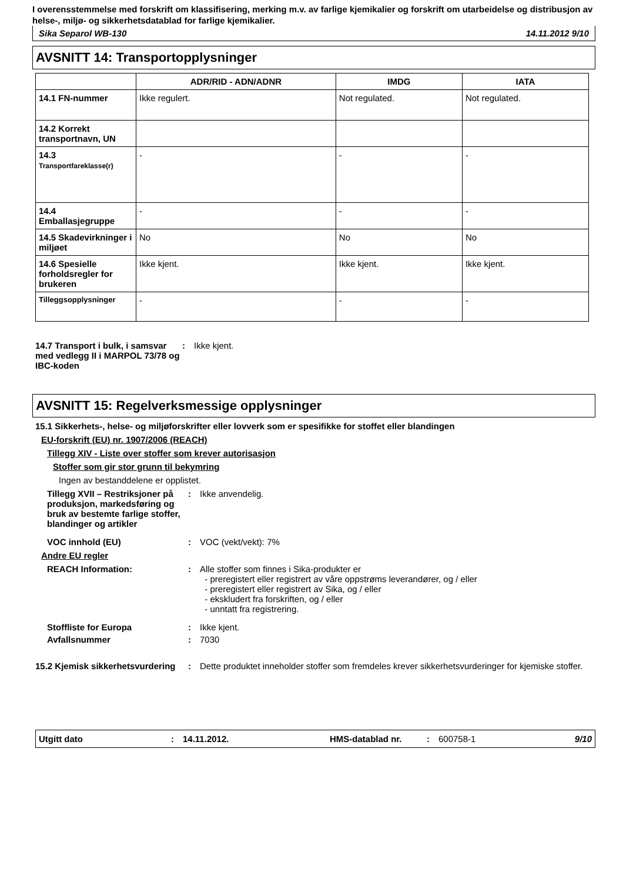I overensstemmelse med forskrift om klassifisering, merking m.v. av farlige kjemikalier og forskrift om utarbeidelse og distribusjon av helse-, miljø- og sikkerhetsdatablad for farlige kjemikalier.
Sika Separol WB-130 14.11.2012 9/10
AVSNITT 14: Transportopplysninger
| | ADR/RID - ADN/ADNR | IMDG | IATA |
| --- | --- | --- | --- |
| 14.1 FN-nummer | Ikke regulert. | Not regulated. | Not regulated. |
| 14.2 Korrekt transportnavn, UN | | | |
| 14.3 Transportfareklasse(r) | - | - | - |
| 14.4 Emballasjegruppe | - | - | - |
| 14.5 Skadevirkninger i miljøet | No | No | No |
| 14.6 Spesielle forholdsregler for brukeren | Ikke kjent. | Ikke kjent. | Ikke kjent. |
| Tilleggsopplysninger | - | - | - |
14.7 Transport i bulk, i samsvar med vedlegg II i MARPOL 73/78 og IBC-koden
: Ikke kjent.
AVSNITT 15: Regelverksmessige opplysninger
15.1 Sikkerhets-, helse- og miljøforskrifter eller lovverk som er spesifikke for stoffet eller blandingen
EU-forskrift (EU) nr. 1907/2006 (REACH)
Tillegg XIV - Liste over stoffer som krever autorisasjon
Stoffer som gir stor grunn til bekymring
Ingen av bestanddelene er opplistet.
Tillegg XVII – Restriksjoner på produksjon, markedsføring og bruk av bestemte farlige stoffer, blandinger og artikler
: Ikke anvendelig.
VOC innhold (EU) : VOC (vekt/vekt): 7%
Andre EU regler
REACH Information: : Alle stoffer som finnes i Sika-produkter er
- preregistert eller registrert av våre oppstrøms leverandører, og / eller
- preregistert eller registrert av Sika, og / eller
- ekskludert fra forskriften, og / eller
- unntatt fra registrering.
Stoffliste for Europa : Ikke kjent.
Avfallsnummer : 7030
15.2 Kjemisk sikkerhetsvurdering
: Dette produktet inneholder stoffer som fremdeles krever sikkerhetsvurderinger for kjemiske stoffer.
Utgitt dato: 14.11.2012. HMS-datablad nr.: 600758-1 9/10